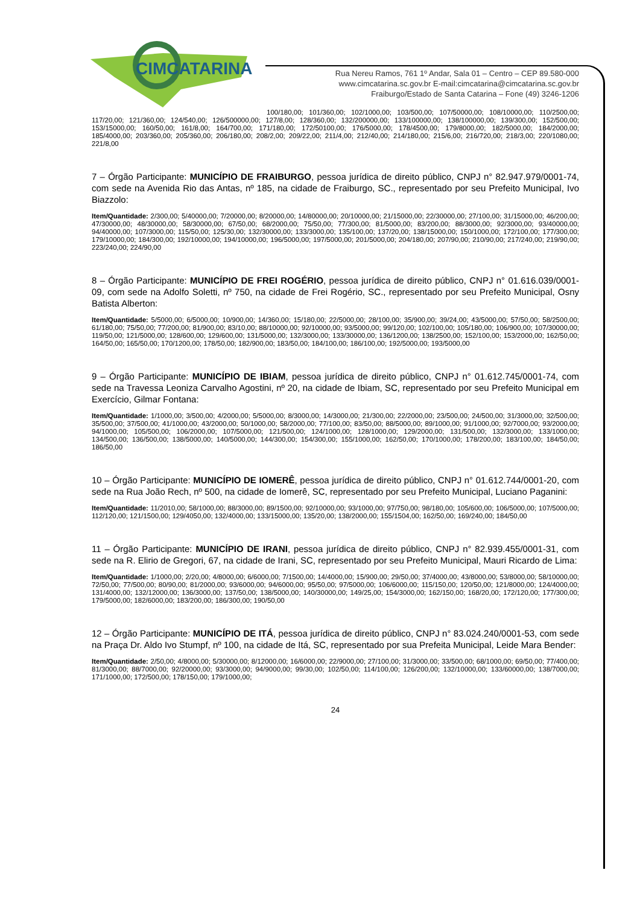CIMCATARINA
Rua Nereu Ramos, 761 1º Andar, Sala 01 – Centro – CEP 89.580-000
www.cimcatarina.sc.gov.br E-mail:cimcatarina@cimcatarina.sc.gov.br
Fraiburgo/Estado de Santa Catarina – Fone (49) 3246-1206
100/180,00; 101/360,00; 102/1000,00; 103/500,00; 107/50000,00; 108/10000,00; 110/2500,00; 117/20,00; 121/360,00; 124/540,00; 126/500000,00; 127/8,00; 128/360,00; 132/200000,00; 133/100000,00; 138/100000,00; 139/300,00; 152/500,00; 153/15000,00; 160/50,00; 161/8,00; 164/700,00; 171/180,00; 172/50100,00; 176/5000,00; 178/4500,00; 179/8000,00; 182/5000,00; 184/2000,00; 185/4000,00; 203/360,00; 205/360,00; 206/180,00; 208/2,00; 209/22,00; 211/4,00; 212/40,00; 214/180,00; 215/6,00; 216/720,00; 218/3,00; 220/1080,00; 221/8,00
7 – Órgão Participante: MUNICÍPIO DE FRAIBURGO, pessoa jurídica de direito público, CNPJ n° 82.947.979/0001-74, com sede na Avenida Rio das Antas, nº 185, na cidade de Fraiburgo, SC., representado por seu Prefeito Municipal, Ivo Biazzolo:
Item/Quantidade: 2/300,00; 5/40000,00; 7/20000,00; 8/20000,00; 14/80000,00; 20/10000,00; 21/15000,00; 22/30000,00; 27/100,00; 31/15000,00; 46/200,00; 47/30000,00; 48/30000,00; 58/30000,00; 67/50,00; 68/2000,00; 75/50,00; 77/300,00; 81/5000,00; 83/200,00; 88/3000,00; 92/3000,00; 93/40000,00; 94/40000,00; 107/3000,00; 115/50,00; 125/30,00; 132/30000,00; 133/3000,00; 135/100,00; 137/20,00; 138/15000,00; 150/1000,00; 172/100,00; 177/300,00; 179/10000,00; 184/300,00; 192/10000,00; 194/10000,00; 196/5000,00; 197/5000,00; 201/5000,00; 204/180,00; 207/90,00; 210/90,00; 217/240,00; 219/90,00; 223/240,00; 224/90,00
8 – Órgão Participante: MUNICÍPIO DE FREI ROGÉRIO, pessoa jurídica de direito público, CNPJ n° 01.616.039/0001-09, com sede na Adolfo Soletti, nº 750, na cidade de Frei Rogério, SC., representado por seu Prefeito Municipal, Osny Batista Alberton:
Item/Quantidade: 5/5000,00; 6/5000,00; 10/900,00; 14/360,00; 15/180,00; 22/5000,00; 28/100,00; 35/900,00; 39/24,00; 43/5000,00; 57/50,00; 58/2500,00; 61/180,00; 75/50,00; 77/200,00; 81/900,00; 83/10,00; 88/10000,00; 92/10000,00; 93/5000,00; 99/120,00; 102/100,00; 105/180,00; 106/900,00; 107/30000,00; 119/50,00; 121/5000,00; 128/600,00; 129/600,00; 131/5000,00; 132/3000,00; 133/30000,00; 136/1200,00; 138/2500,00; 152/100,00; 153/2000,00; 162/50,00; 164/50,00; 165/50,00; 170/1200,00; 178/50,00; 182/900,00; 183/50,00; 184/100,00; 186/100,00; 192/5000,00; 193/5000,00
9 – Órgão Participante: MUNICÍPIO DE IBIAM, pessoa jurídica de direito público, CNPJ n° 01.612.745/0001-74, com sede na Travessa Leoniza Carvalho Agostini, nº 20, na cidade de Ibiam, SC, representado por seu Prefeito Municipal em Exercício, Gilmar Fontana:
Item/Quantidade: 1/1000,00; 3/500,00; 4/2000,00; 5/5000,00; 8/3000,00; 14/3000,00; 21/300,00; 22/2000,00; 23/500,00; 24/500,00; 31/3000,00; 32/500,00; 35/500,00; 37/500,00; 41/1000,00; 43/2000,00; 50/1000,00; 58/2000,00; 77/100,00; 83/50,00; 88/5000,00; 89/1000,00; 91/1000,00; 92/7000,00; 93/2000,00; 94/1000,00; 105/500,00; 106/2000,00; 107/5000,00; 121/500,00; 124/1000,00; 128/1000,00; 129/2000,00; 131/500,00; 132/3000,00; 133/1000,00; 134/500,00; 136/500,00; 138/5000,00; 140/5000,00; 144/300,00; 154/300,00; 155/1000,00; 162/50,00; 170/1000,00; 178/200,00; 183/100,00; 184/50,00; 186/50,00
10 – Órgão Participante: MUNICÍPIO DE IOMERÊ, pessoa jurídica de direito público, CNPJ n° 01.612.744/0001-20, com sede na Rua João Rech, nº 500, na cidade de Iomerê, SC, representado por seu Prefeito Municipal, Luciano Paganini:
Item/Quantidade: 11/2010,00; 58/1000,00; 88/3000,00; 89/1500,00; 92/10000,00; 93/1000,00; 97/750,00; 98/180,00; 105/600,00; 106/5000,00; 107/5000,00; 112/120,00; 121/1500,00; 129/4050,00; 132/4000,00; 133/15000,00; 135/20,00; 138/2000,00; 155/1504,00; 162/50,00; 169/240,00; 184/50,00
11 – Órgão Participante: MUNICÍPIO DE IRANI, pessoa jurídica de direito público, CNPJ n° 82.939.455/0001-31, com sede na R. Elirio de Gregori, 67, na cidade de Irani, SC, representado por seu Prefeito Municipal, Mauri Ricardo de Lima:
Item/Quantidade: 1/1000,00; 2/20,00; 4/8000,00; 6/6000,00; 7/1500,00; 14/4000,00; 15/900,00; 29/50,00; 37/4000,00; 43/8000,00; 53/8000,00; 58/10000,00; 72/50,00; 77/500,00; 80/90,00; 81/2000,00; 93/6000,00; 94/6000,00; 95/50,00; 97/5000,00; 106/6000,00; 115/150,00; 120/50,00; 121/8000,00; 124/4000,00; 131/4000,00; 132/12000,00; 136/3000,00; 137/50,00; 138/5000,00; 140/30000,00; 149/25,00; 154/3000,00; 162/150,00; 168/20,00; 172/120,00; 177/300,00; 179/5000,00; 182/6000,00; 183/200,00; 186/300,00; 190/50,00
12 – Órgão Participante: MUNICÍPIO DE ITÁ, pessoa jurídica de direito público, CNPJ n° 83.024.240/0001-53, com sede na Praça Dr. Aldo Ivo Stumpf, nº 100, na cidade de Itá, SC, representado por sua Prefeita Municipal, Leide Mara Bender:
Item/Quantidade: 2/50,00; 4/8000,00; 5/30000,00; 8/12000,00; 16/6000,00; 22/9000,00; 27/100,00; 31/3000,00; 33/500,00; 68/1000,00; 69/50,00; 77/400,00; 81/3000,00; 88/7000,00; 92/20000,00; 93/3000,00; 94/9000,00; 99/30,00; 102/50,00; 114/100,00; 126/200,00; 132/10000,00; 133/60000,00; 138/7000,00; 171/1000,00; 172/500,00; 178/150,00; 179/1000,00;
24